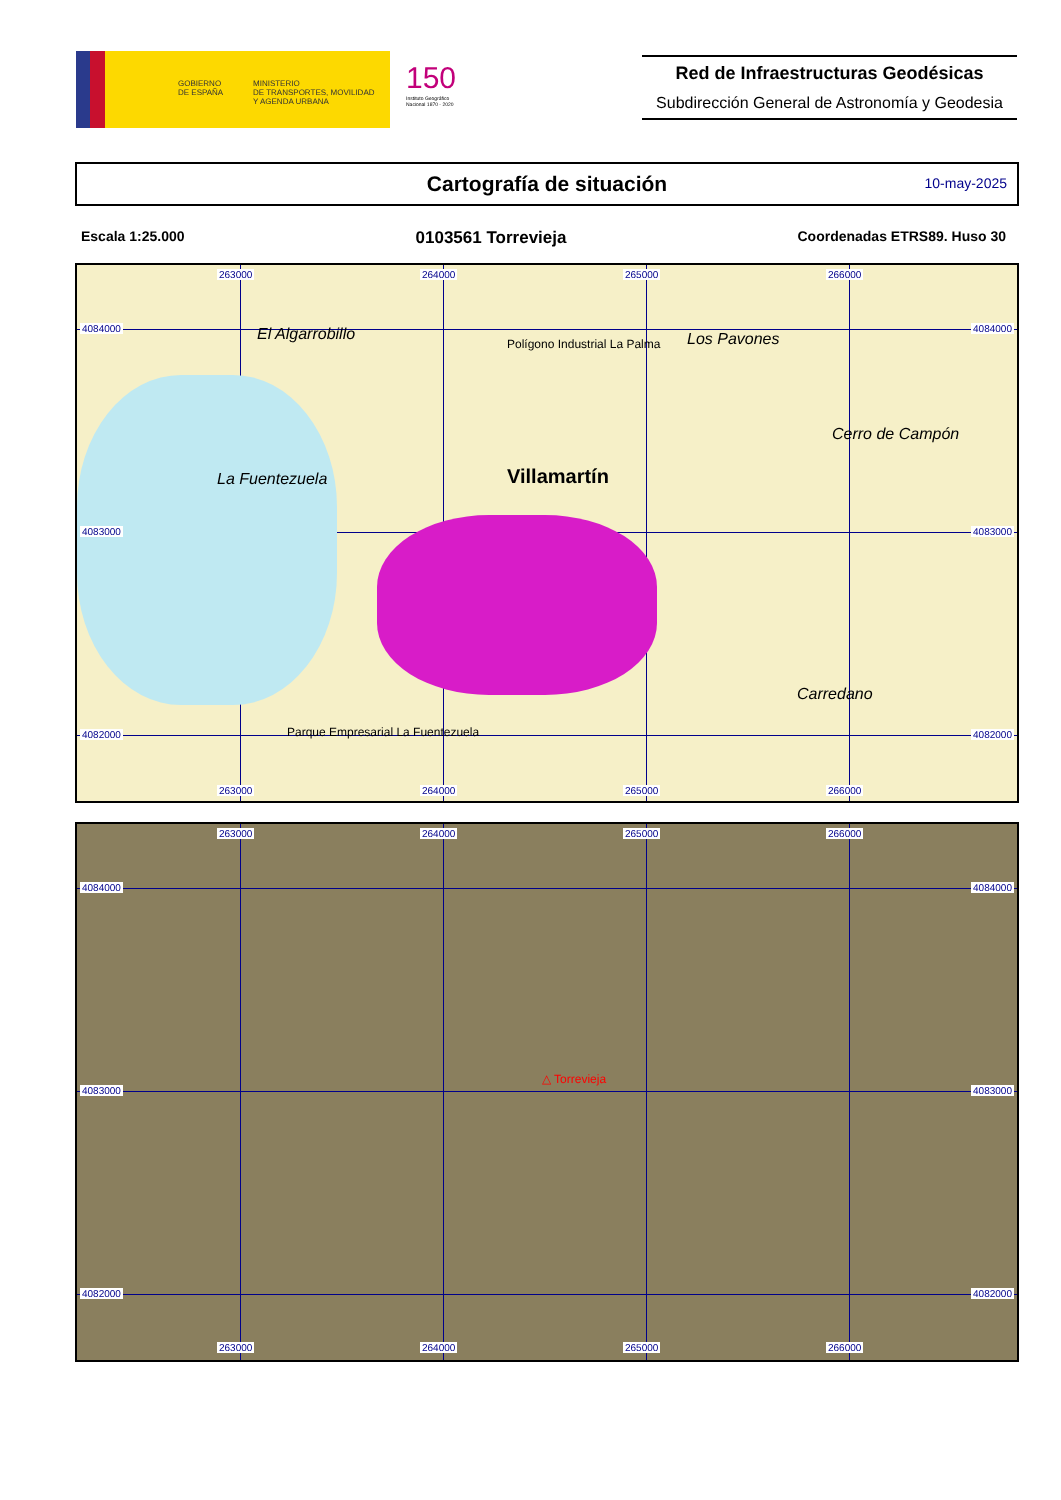GOBIERNO
DE ESPAÑA
MINISTERIO
DE TRANSPORTES, MOVILIDAD
Y AGENDA URBANA
150
Instituto Geográfico Nacional 1870 - 2020
Red de Infraestructuras Geodésicas
Subdirección General de Astronomía y Geodesia
Cartografía de situación
10-may-2025
Escala 1:25.000 0103561 Torrevieja Coordenadas ETRS89. Huso 30
263000 264000 265000 266000
4084000
4083000
4082000
El Algarrobillo Polígono Industrial La Palma
Villamartín
Los Pavones
Cerro de Campón
Carredano
Parque Empresarial La Fuentezuela
La Fuentezuela
263000 264000 265000 266000
4084000
4083000
4082000
263000 264000 265000 266000
4084000
4083000
4082000
△ Torrevieja
263000 264000 265000 266000
4084000
4083000
4082000